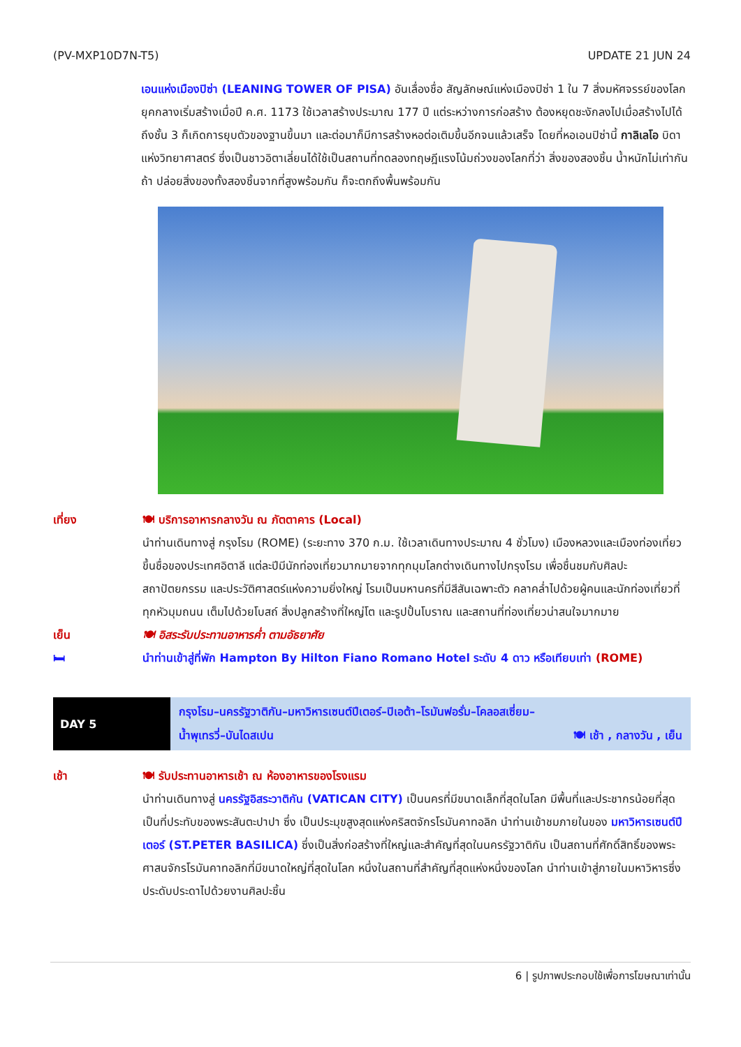(PV-MXP10D7N-T5) UPDATE 21 JUN 24
เอนแห่งเมืองปิซ่า (LEANING TOWER OF PISA) อันเลื่องชื่อ สัญลักษณ์แห่งเมืองปิซ่า 1 ใน 7 สิ่งมหัศจรรย์ของโลกยุคกลางเริ่มสร้างเมื่อปี ค.ศ. 1173 ใช้เวลาสร้างประมาณ 177 ปี แต่ระหว่างการก่อสร้าง ต้องหยุดชะงักลงไปเมื่อสร้างไปได้ถึงชั้น 3 ก็เกิดการยุบตัวของฐานขึ้นมา และต่อมาก็มีการสร้างหอต่อเติมขึ้นอีกจนแล้วเสร็จ โดยที่หอเอนปิซ่านี้ กาลิเลโอ บิดาแห่งวิทยาศาสตร์ ซึ่งเป็นชาวอิตาเลี่ยนได้ใช้เป็นสถานที่ทดลองทฤษฎีแรงโน้มถ่วงของโลกที่ว่า สิ่งของสองชิ้น น้ำหนักไม่เท่ากัน ถ้า ปล่อยสิ่งของทั้งสองชิ้นจากที่สูงพร้อมกัน ก็จะตกถึงพื้นพร้อมกัน
เที่ยง 🍽 บริการอาหารกลางวัน ณ ภัตตาคาร (Local)
นำท่านเดินทางสู่ กรุงโรม (ROME) (ระยะทาง 370 ก.ม. ใช้เวลาเดินทางประมาณ 4 ชั่วโมง) เมืองหลวงและเมืองท่องเที่ยวขึ้นชื่อของประเทศอิตาลี แต่ละปีมีนักท่องเที่ยวมากมายจากทุกมุมโลกต่างเดินทางไปกรุงโรม เพื่อชื่นชมกับศิลปะ สถาปัตยกรรม และประวัติศาสตร์แห่งความยิ่งใหญ่ โรมเป็นมหานครที่มีสีสันเฉพาะตัว คลาคล่ำไปด้วยผู้คนและนักท่องเที่ยวที่ทุกหัวมุมถนน เต็มไปด้วยโบสถ์ สิ่งปลูกสร้างที่ใหญ่โต และรูปปั้นโบราณ และสถานที่ท่องเที่ยวน่าสนใจมากมาย
เย็น 🍽 อิสระรับประทานอาหารค่ำ ตามอัธยาศัย
🛏 นำท่านเข้าสู่ที่พัก Hampton By Hilton Fiano Romano Hotel ระดับ 4 ดาว หรือเทียบเท่า (ROME)
DAY 5
กรุงโรม–นครรัฐวาติกัน–มหาวิหารเซนต์ปีเตอร์–ปิเอต้า–โรมันฟอรั่ม–โคลอสเซี่ยม–
น้ำพุเทรวี่–บันไดสเปน 🍽 เช้า , กลางวัน , เย็น
เช้า 🍽 รับประทานอาหารเช้า ณ ห้องอาหารของโรงแรม
นำท่านเดินทางสู่ นครรัฐอิสระวาติกัน (VATICAN CITY) เป็นนครที่มีขนาดเล็กที่สุดในโลก มีพื้นที่และประชากรน้อยที่สุด เป็นที่ประทับของพระสันตะปาปา ซึ่ง เป็นประมุขสูงสุดแห่งคริสตจักรโรมันคาทอลิก นำท่านเข้าชมภายในของ มหาวิหารเซนต์ปีเตอร์ (ST.PETER BASILICA) ซึ่งเป็นสิ่งก่อสร้างที่ใหญ่และสำคัญที่สุดในนครรัฐวาติกัน เป็นสถานที่ศักดิ์สิทธิ์ของพระศาสนจักรโรมันคาทอลิกที่มีขนาดใหญ่ที่สุดในโลก หนึ่งในสถานที่สำคัญที่สุดแห่งหนึ่งของโลก นำท่านเข้าสู่ภายในมหาวิหารซึ่งประดับประดาไปด้วยงานศิลปะชิ้น
6 | รูปภาพประกอบใช้เพื่อการโฆษณาเท่านั้น